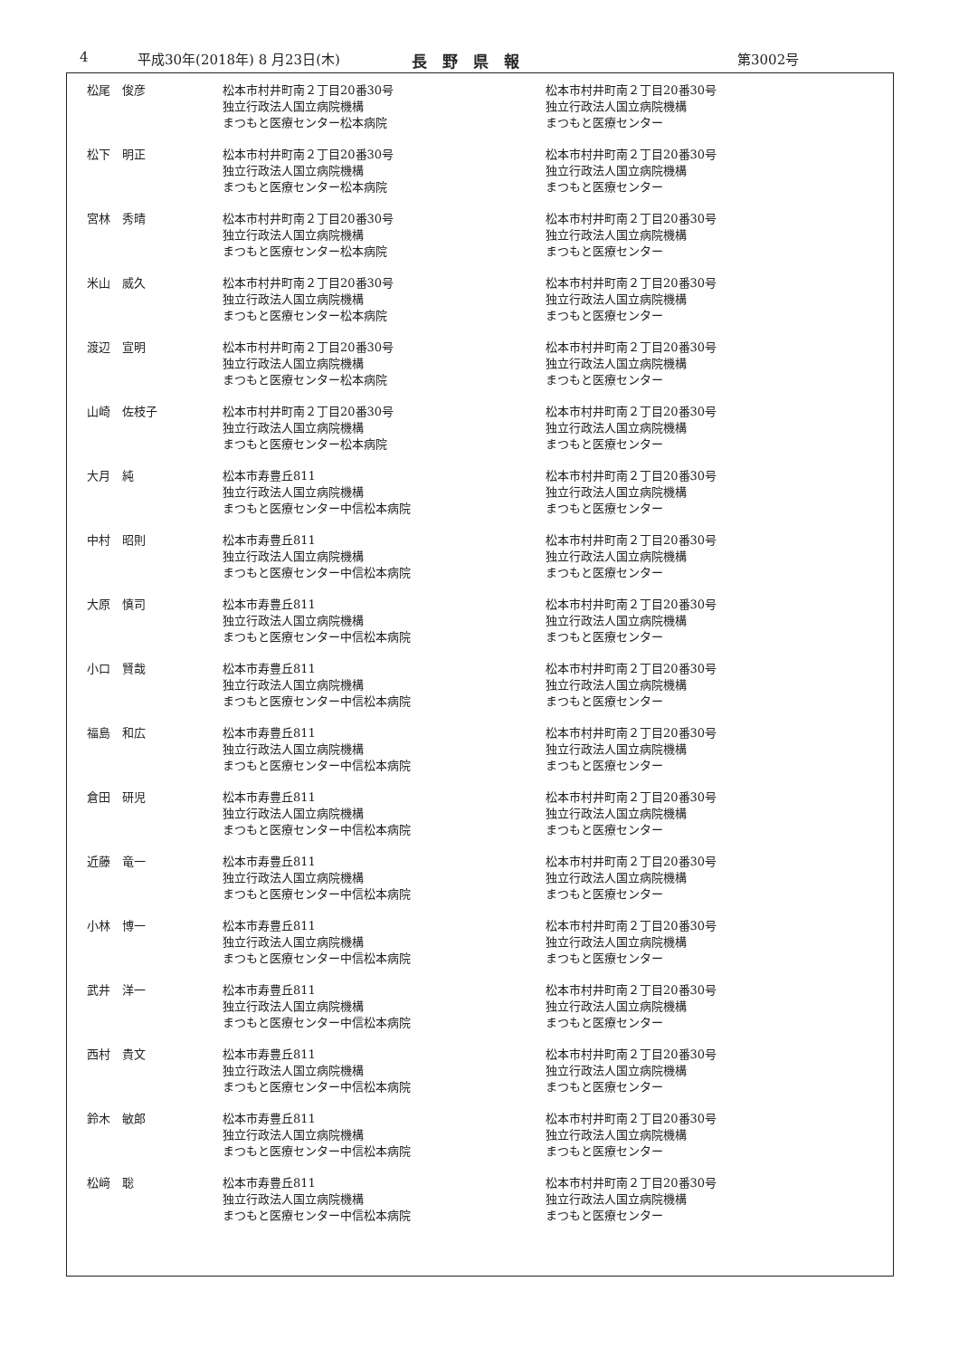4 平成30年(2018年) 8 月23日(木) 長　野　県　報 第3002号
| 松尾 俊彦 | 松本市村井町南２丁目20番30号 独立行政法人国立病院機構 まつもと医療センター松本病院 | 松本市村井町南２丁目20番30号 独立行政法人国立病院機構 まつもと医療センター |
| 松下 明正 | 松本市村井町南２丁目20番30号 独立行政法人国立病院機構 まつもと医療センター松本病院 | 松本市村井町南２丁目20番30号 独立行政法人国立病院機構 まつもと医療センター |
| 宮林 秀晴 | 松本市村井町南２丁目20番30号 独立行政法人国立病院機構 まつもと医療センター松本病院 | 松本市村井町南２丁目20番30号 独立行政法人国立病院機構 まつもと医療センター |
| 米山 威久 | 松本市村井町南２丁目20番30号 独立行政法人国立病院機構 まつもと医療センター松本病院 | 松本市村井町南２丁目20番30号 独立行政法人国立病院機構 まつもと医療センター |
| 渡辺 宣明 | 松本市村井町南２丁目20番30号 独立行政法人国立病院機構 まつもと医療センター松本病院 | 松本市村井町南２丁目20番30号 独立行政法人国立病院機構 まつもと医療センター |
| 山崎 佐枝子 | 松本市村井町南２丁目20番30号 独立行政法人国立病院機構 まつもと医療センター松本病院 | 松本市村井町南２丁目20番30号 独立行政法人国立病院機構 まつもと医療センター |
| 大月 純 | 松本市寿豊丘811 独立行政法人国立病院機構 まつもと医療センター中信松本病院 | 松本市村井町南２丁目20番30号 独立行政法人国立病院機構 まつもと医療センター |
| 中村 昭則 | 松本市寿豊丘811 独立行政法人国立病院機構 まつもと医療センター中信松本病院 | 松本市村井町南２丁目20番30号 独立行政法人国立病院機構 まつもと医療センター |
| 大原 慎司 | 松本市寿豊丘811 独立行政法人国立病院機構 まつもと医療センター中信松本病院 | 松本市村井町南２丁目20番30号 独立行政法人国立病院機構 まつもと医療センター |
| 小口 賢哉 | 松本市寿豊丘811 独立行政法人国立病院機構 まつもと医療センター中信松本病院 | 松本市村井町南２丁目20番30号 独立行政法人国立病院機構 まつもと医療センター |
| 福島 和広 | 松本市寿豊丘811 独立行政法人国立病院機構 まつもと医療センター中信松本病院 | 松本市村井町南２丁目20番30号 独立行政法人国立病院機構 まつもと医療センター |
| 倉田 研児 | 松本市寿豊丘811 独立行政法人国立病院機構 まつもと医療センター中信松本病院 | 松本市村井町南２丁目20番30号 独立行政法人国立病院機構 まつもと医療センター |
| 近藤 竜一 | 松本市寿豊丘811 独立行政法人国立病院機構 まつもと医療センター中信松本病院 | 松本市村井町南２丁目20番30号 独立行政法人国立病院機構 まつもと医療センター |
| 小林 博一 | 松本市寿豊丘811 独立行政法人国立病院機構 まつもと医療センター中信松本病院 | 松本市村井町南２丁目20番30号 独立行政法人国立病院機構 まつもと医療センター |
| 武井 洋一 | 松本市寿豊丘811 独立行政法人国立病院機構 まつもと医療センター中信松本病院 | 松本市村井町南２丁目20番30号 独立行政法人国立病院機構 まつもと医療センター |
| 西村 貴文 | 松本市寿豊丘811 独立行政法人国立病院機構 まつもと医療センター中信松本病院 | 松本市村井町南２丁目20番30号 独立行政法人国立病院機構 まつもと医療センター |
| 鈴木 敏郎 | 松本市寿豊丘811 独立行政法人国立病院機構 まつもと医療センター中信松本病院 | 松本市村井町南２丁目20番30号 独立行政法人国立病院機構 まつもと医療センター |
| 松﨑 聡 | 松本市寿豊丘811 独立行政法人国立病院機構 まつもと医療センター中信松本病院 | 松本市村井町南２丁目20番30号 独立行政法人国立病院機構 まつもと医療センター |